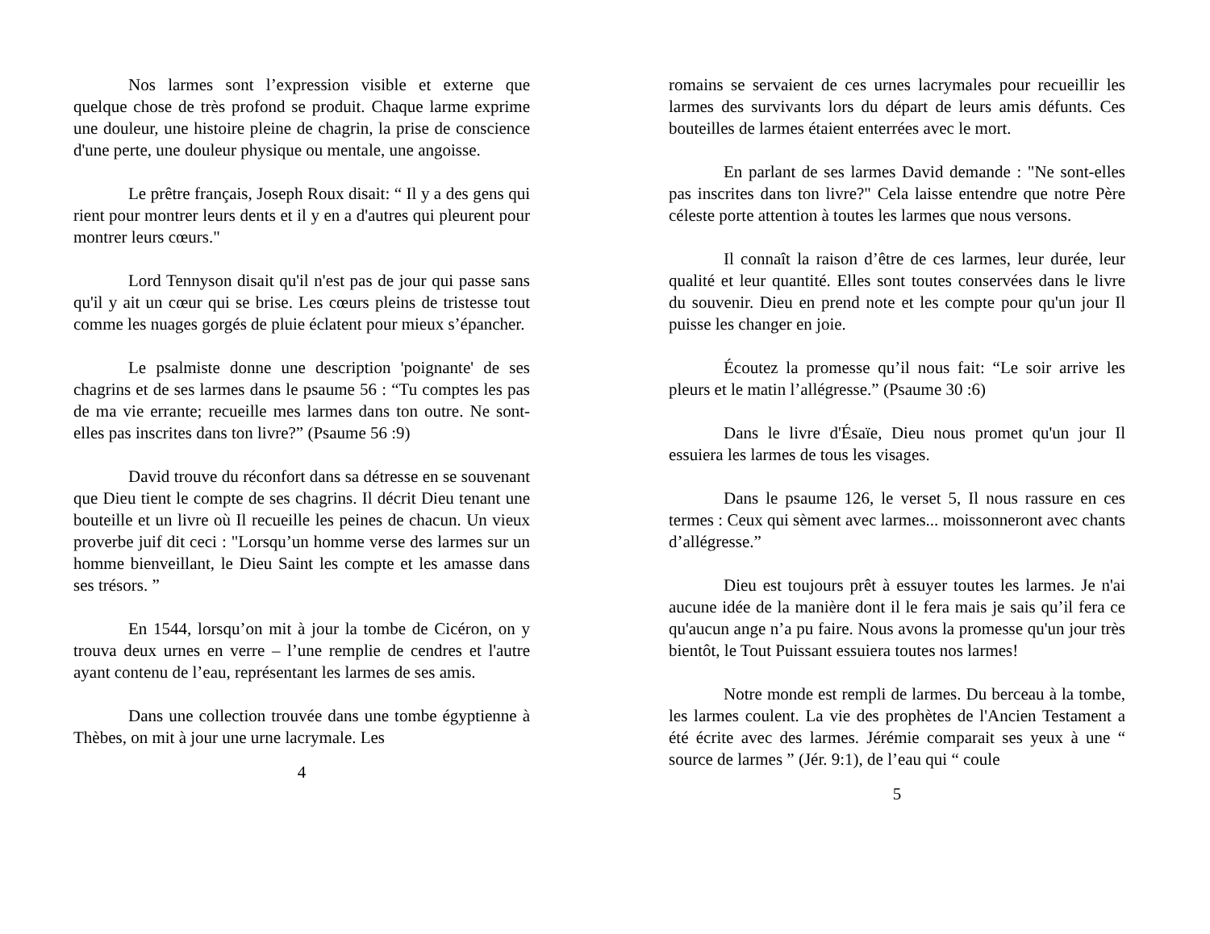Nos larmes sont l’expression visible et externe que quelque chose de très profond se produit. Chaque larme exprime une douleur, une histoire pleine de chagrin, la prise de conscience d'une perte, une douleur physique ou mentale, une angoisse.
Le prêtre français, Joseph Roux disait: “ Il y a des gens qui rient pour montrer leurs dents et il y en a d'autres qui pleurent pour montrer leurs cœurs."
Lord Tennyson disait qu'il n'est pas de jour qui passe sans qu'il y ait un cœur qui se brise. Les cœurs pleins de tristesse tout comme les nuages gorgés de pluie éclatent pour mieux s’épancher.
Le psalmiste donne une description 'poignante' de ses chagrins et de ses larmes dans le psaume 56 : “Tu comptes les pas de ma vie errante; recueille mes larmes dans ton outre. Ne sont-elles pas inscrites dans ton livre?” (Psaume 56 :9)
David trouve du réconfort dans sa détresse en se souvenant que Dieu tient le compte de ses chagrins. Il décrit Dieu tenant une bouteille et un livre où Il recueille les peines de chacun. Un vieux proverbe juif dit ceci : "Lorsqu’un homme verse des larmes sur un homme bienveillant, le Dieu Saint les compte et les amasse dans ses trésors. ”
En 1544, lorsqu’on mit à jour la tombe de Cicéron, on y trouva deux urnes en verre – l’une remplie de cendres et l'autre ayant contenu de l’eau, représentant les larmes de ses amis.
Dans une collection trouvée dans une tombe égyptienne à Thèbes, on mit à jour une urne lacrymale. Les
4
romains se servaient de ces urnes lacrymales pour recueillir les larmes des survivants lors du départ de leurs amis défunts. Ces bouteilles de larmes étaient enterrées avec le mort.
En parlant de ses larmes David demande : "Ne sont-elles pas inscrites dans ton livre?" Cela laisse entendre que notre Père céleste porte attention à toutes les larmes que nous versons.
Il connaît la raison d’être de ces larmes, leur durée, leur qualité et leur quantité. Elles sont toutes conservées dans le livre du souvenir. Dieu en prend note et les compte pour qu'un jour Il puisse les changer en joie.
Écoutez la promesse qu’il nous fait: “Le soir arrive les pleurs et le matin l’allégresse.” (Psaume 30 :6)
Dans le livre d'Ésaïe, Dieu nous promet qu'un jour Il essuiera les larmes de tous les visages.
Dans le psaume 126, le verset 5, Il nous rassure en ces termes : Ceux qui sèment avec larmes... moissonneront avec chants d’allégresse.”
Dieu est toujours prêt à essuyer toutes les larmes. Je n'ai aucune idée de la manière dont il le fera mais je sais qu’il fera ce qu'aucun ange n’a pu faire. Nous avons la promesse qu'un jour très bientôt, le Tout Puissant essuiera toutes nos larmes!
Notre monde est rempli de larmes. Du berceau à la tombe, les larmes coulent. La vie des prophètes de l'Ancien Testament a été écrite avec des larmes. Jérémie comparait ses yeux à une “ source de larmes ” (Jér. 9:1), de l’eau qui “ coule
5